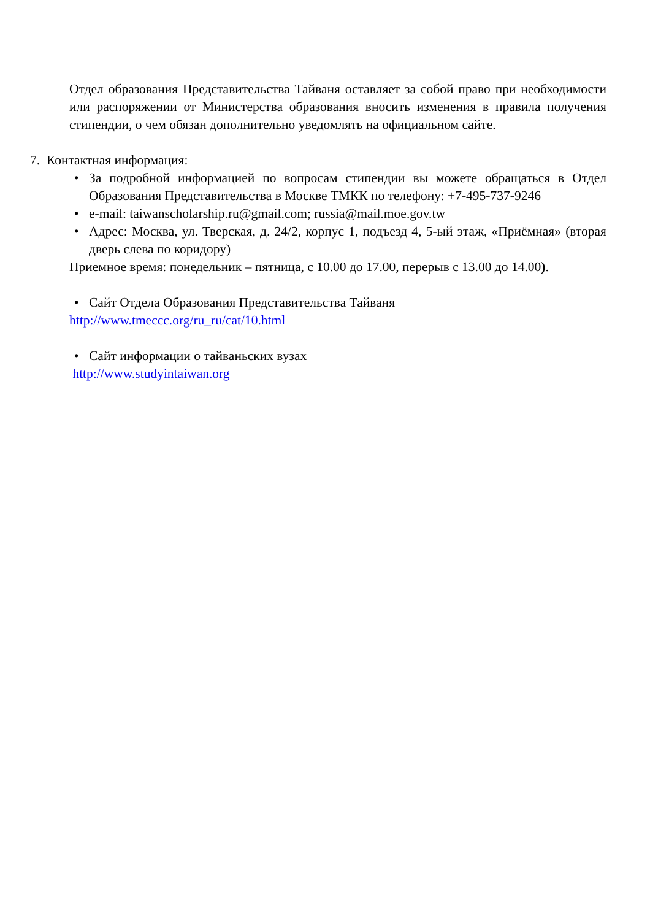Отдел образования Представительства Тайваня оставляет за собой право при необходимости или распоряжении от Министерства образования вносить изменения в правила получения стипендии, о чем обязан дополнительно уведомлять на официальном сайте.
7. Контактная информация:
• За подробной информацией по вопросам стипендии вы можете обращаться в Отдел Образования Представительства в Москве ТМКК по телефону: +7-495-737-9246
• e-mail: taiwanscholarship.ru@gmail.com; russia@mail.moe.gov.tw
• Адрес: Москва, ул. Тверская, д. 24/2, корпус 1, подъезд 4, 5-ый этаж, «Приёмная» (вторая дверь слева по коридору)
Приемное время: понедельник – пятница, с 10.00 до 17.00, перерыв с 13.00 до 14.00).
• Сайт Отдела Образования Представительства Тайваня
http://www.tmeccc.org/ru_ru/cat/10.html
• Сайт информации о тайваньских вузах
http://www.studyintaiwan.org